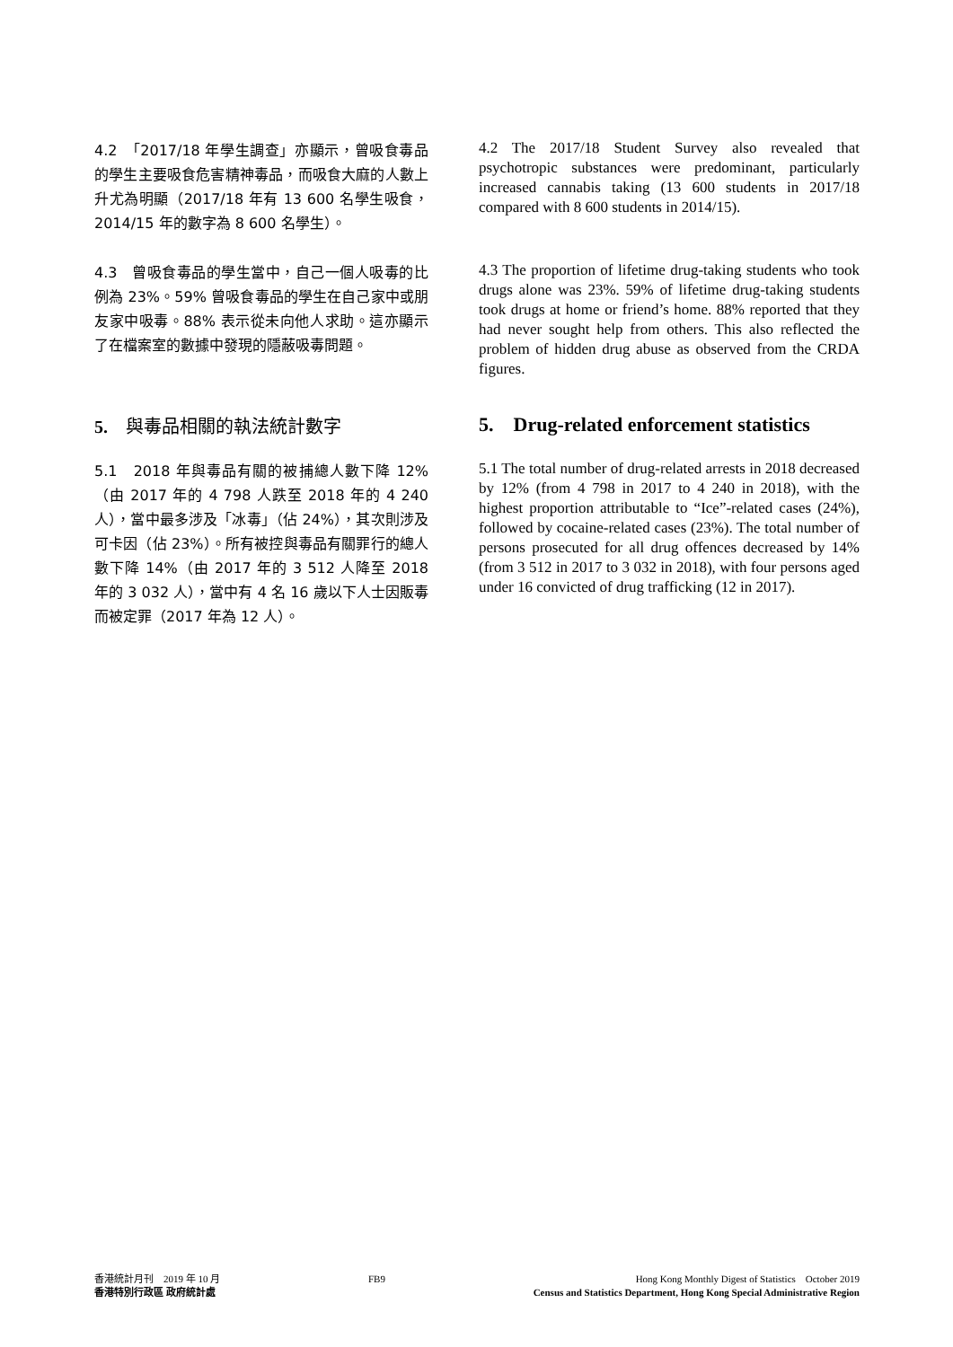4.2　「2017/18 年學生調查」亦顯示，曾吸食毒品的學生主要吸食危害精神毒品，而吸食大麻的人數上升尤為明顯（2017/18 年有 13 600 名學生吸食，2014/15 年的數字為 8 600 名學生）。
4.2 The 2017/18 Student Survey also revealed that psychotropic substances were predominant, particularly increased cannabis taking (13 600 students in 2017/18 compared with 8 600 students in 2014/15).
4.3　曾吸食毒品的學生當中，自己一個人吸毒的比例為 23%。59% 曾吸食毒品的學生在自己家中或朋友家中吸毒。88% 表示從未向他人求助。這亦顯示了在檔案室的數據中發現的隱蔽吸毒問題。
4.3 The proportion of lifetime drug-taking students who took drugs alone was 23%. 59% of lifetime drug-taking students took drugs at home or friend’s home. 88% reported that they had never sought help from others. This also reflected the problem of hidden drug abuse as observed from the CRDA figures.
5.　與毒品相關的執法統計數字
5. Drug-related enforcement statistics
5.1　2018 年與毒品有關的被捕總人數下降 12%（由 2017 年的 4 798 人跌至 2018 年的 4 240 人），當中最多涉及「冰毒」（佔 24%），其次則涉及可卡因（佔 23%）。所有被控與毒品有關罪行的總人數下降 14%（由 2017 年的 3 512 人降至 2018 年的 3 032 人），當中有 4 名 16 歲以下人士因販毒而被定罪（2017 年為 12 人）。
5.1 The total number of drug-related arrests in 2018 decreased by 12% (from 4 798 in 2017 to 4 240 in 2018), with the highest proportion attributable to “Ice”-related cases (24%), followed by cocaine-related cases (23%). The total number of persons prosecuted for all drug offences decreased by 14% (from 3 512 in 2017 to 3 032 in 2018), with four persons aged under 16 convicted of drug trafficking (12 in 2017).
香港統計月刊　2019 年 10 月
香港特別行政區 政府統計處
FB9 Hong Kong Monthly Digest of Statistics　October 2019
Census and Statistics Department, Hong Kong Special Administrative Region